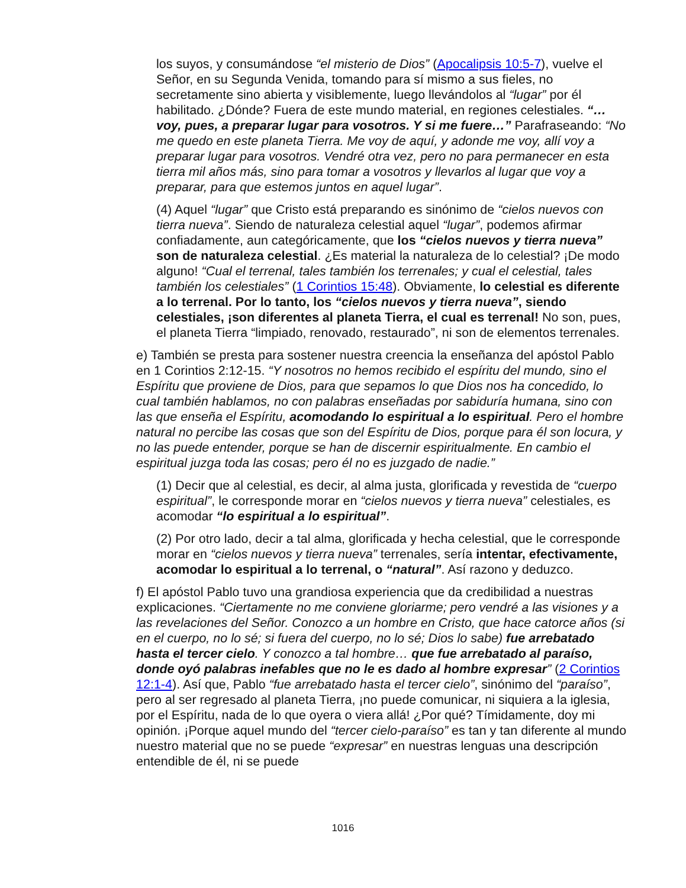los suyos, y consumándose “el misterio de Dios” (Apocalipsis 10:5-7), vuelve el Señor, en su Segunda Venida, tomando para sí mismo a sus fieles, no secretamente sino abierta y visiblemente, luego llevándolos al “lugar” por él habilitado. ¿Dónde? Fuera de este mundo material, en regiones celestiales. “…voy, pues, a preparar lugar para vosotros. Y si me fuere…” Parafraseando: “No me quedo en este planeta Tierra. Me voy de aquí, y adonde me voy, allí voy a preparar lugar para vosotros. Vendré otra vez, pero no para permanecer en esta tierra mil años más, sino para tomar a vosotros y llevarlos al lugar que voy a preparar, para que estemos juntos en aquel lugar”.
(4) Aquel “lugar” que Cristo está preparando es sinónimo de “cielos nuevos con tierra nueva”. Siendo de naturaleza celestial aquel “lugar”, podemos afirmar confiadamente, aun categóricamente, que los “cielos nuevos y tierra nueva” son de naturaleza celestial. ¿Es material la naturaleza de lo celestial? ¡De modo alguno! “Cual el terrenal, tales también los terrenales; y cual el celestial, tales también los celestiales” (1 Corintios 15:48). Obviamente, lo celestial es diferente a lo terrenal. Por lo tanto, los “cielos nuevos y tierra nueva”, siendo celestiales, ¡son diferentes al planeta Tierra, el cual es terrenal! No son, pues, el planeta Tierra “limpiado, renovado, restaurado”, ni son de elementos terrenales.
e) También se presta para sostener nuestra creencia la enseñanza del apóstol Pablo en 1 Corintios 2:12-15. “Y nosotros no hemos recibido el espíritu del mundo, sino el Espíritu que proviene de Dios, para que sepamos lo que Dios nos ha concedido, lo cual también hablamos, no con palabras enseñadas por sabiduría humana, sino con las que enseña el Espíritu, acomodando lo espiritual a lo espiritual. Pero el hombre natural no percibe las cosas que son del Espíritu de Dios, porque para él son locura, y no las puede entender, porque se han de discernir espiritualmente. En cambio el espiritual juzga toda las cosas; pero él no es juzgado de nadie.”
(1) Decir que al celestial, es decir, al alma justa, glorificada y revestida de “cuerpo espiritual”, le corresponde morar en “cielos nuevos y tierra nueva” celestiales, es acomodar “lo espiritual a lo espiritual”.
(2) Por otro lado, decir a tal alma, glorificada y hecha celestial, que le corresponde morar en “cielos nuevos y tierra nueva” terrenales, sería intentar, efectivamente, acomodar lo espiritual a lo terrenal, o “natural”. Así razono y deduzco.
f) El apóstol Pablo tuvo una grandiosa experiencia que da credibilidad a nuestras explicaciones. “Ciertamente no me conviene gloriarme; pero vendré a las visiones y a las revelaciones del Señor. Conozco a un hombre en Cristo, que hace catorce años (si en el cuerpo, no lo sé; si fuera del cuerpo, no lo sé; Dios lo sabe) fue arrebatado hasta el tercer cielo. Y conozco a tal hombre… que fue arrebatado al paraíso, donde oyó palabras inefables que no le es dado al hombre expresar” (2 Corintios 12:1-4). Así que, Pablo “fue arrebatado hasta el tercer cielo”, sinónimo del “paraíso”, pero al ser regresado al planeta Tierra, ¡no puede comunicar, ni siquiera a la iglesia, por el Espíritu, nada de lo que oyera o viera allá! ¿Por qué? Tímidamente, doy mi opinión. ¡Porque aquel mundo del “tercer cielo-paraíso” es tan y tan diferente al mundo nuestro material que no se puede “expresar” en nuestras lenguas una descripción entendible de él, ni se puede
1016